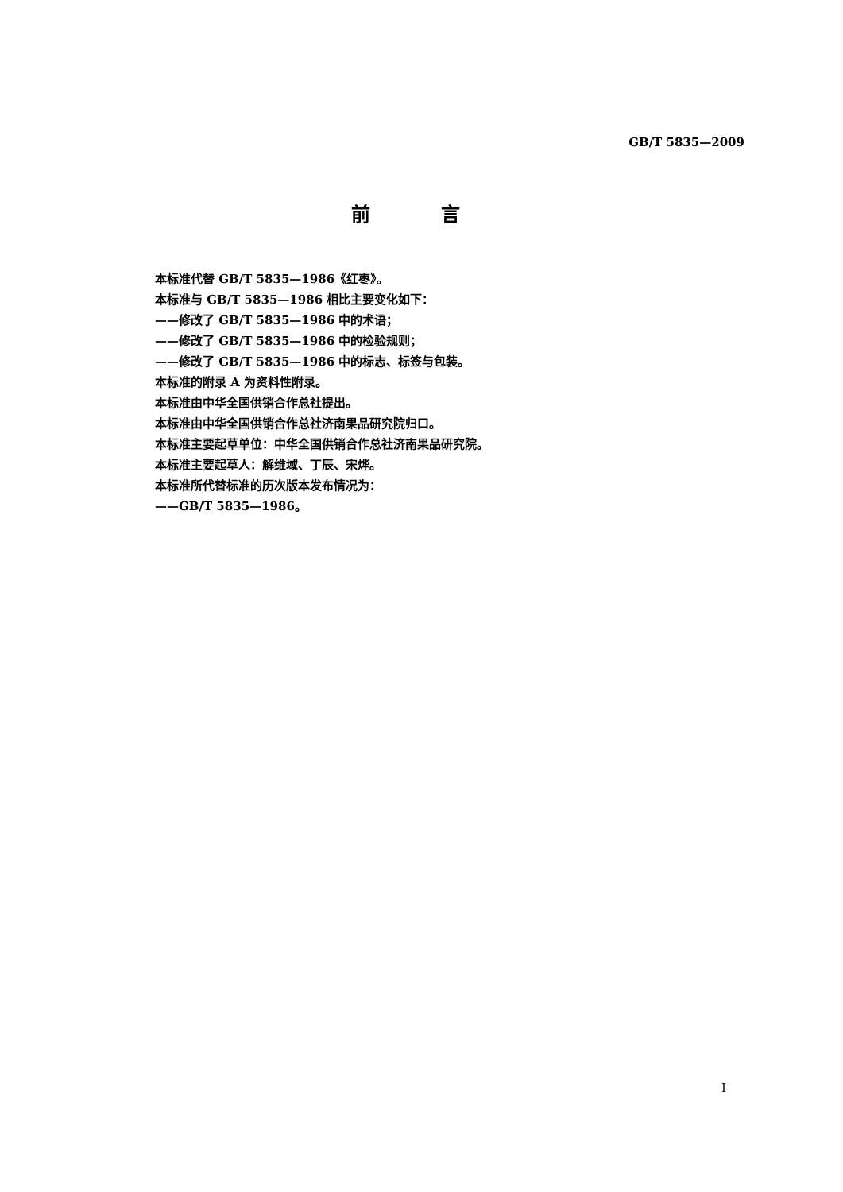GB/T 5835—2009
前 言
本标准代替 GB/T 5835—1986《红枣》。
本标准与 GB/T 5835—1986 相比主要变化如下：
——修改了 GB/T 5835—1986 中的术语；
——修改了 GB/T 5835—1986 中的检验规则；
——修改了 GB/T 5835—1986 中的标志、标签与包装。
本标准的附录 A 为资料性附录。
本标准由中华全国供销合作总社提出。
本标准由中华全国供销合作总社济南果品研究院归口。
本标准主要起草单位：中华全国供销合作总社济南果品研究院。
本标准主要起草人：解维域、丁辰、宋烨。
本标准所代替标准的历次版本发布情况为：
——GB/T 5835—1986。
I